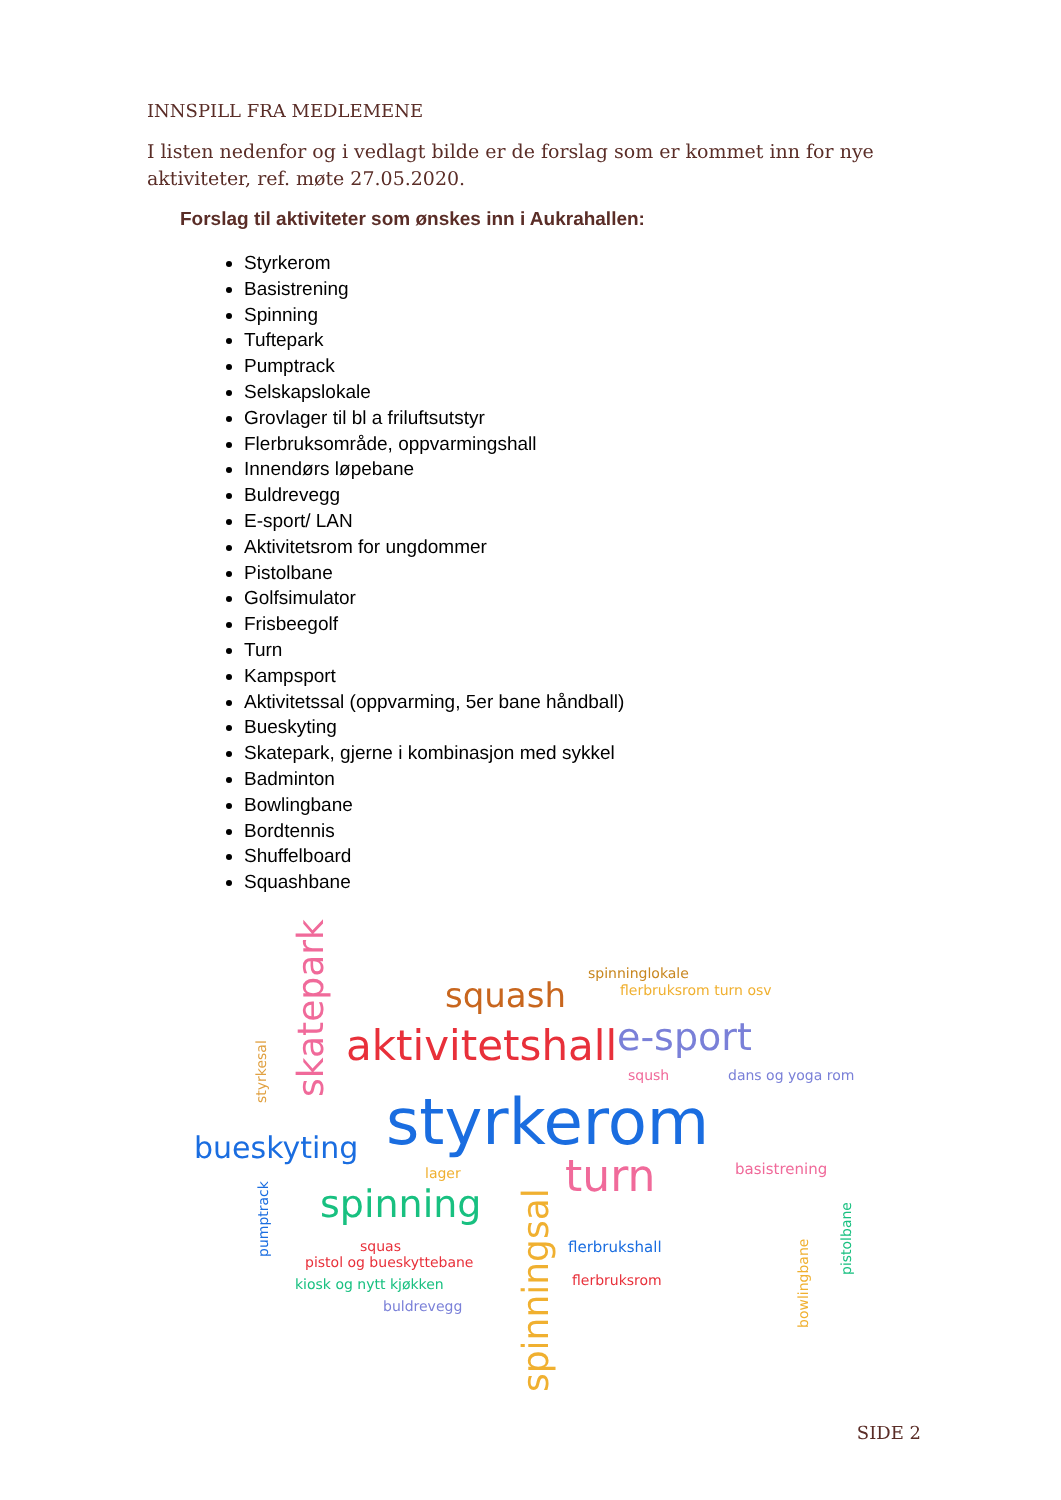INNSPILL FRA MEDLEMENE
I listen nedenfor og i vedlagt bilde er de forslag som er kommet inn for nye aktiviteter, ref. møte 27.05.2020.
Forslag til aktiviteter som ønskes inn i Aukrahallen:
Styrkerom
Basistrening
Spinning
Tuftepark
Pumptrack
Selskapslokale
Grovlager til bl a friluftsutstyr
Flerbruksområde, oppvarmingshall
Innendørs løpebane
Buldrevegg
E-sport/ LAN
Aktivitetsrom for ungdommer
Pistolbane
Golfsimulator
Frisbeegolf
Turn
Kampsport
Aktivitetssal (oppvarming, 5er bane håndball)
Bueskyting
Skatepark, gjerne i kombinasjon med sykkel
Badminton
Bowlingbane
Bordtennis
Shuffelboard
Squashbane
skatepark styrkesal
squash
spinninglokale
flerbruksrom turn osv
aktivitetshall e-sport
sqush dans og yoga rom
styrkerom bueskyting
lager basistrening turn
pumptrack
spinning
spinningsal
flerbrukshall
bowlingbane
pistolbane
squas
pistol og bueskyttebane
flerbruksrom kiosk og nytt kjøkken
buldrevegg
SIDE 2